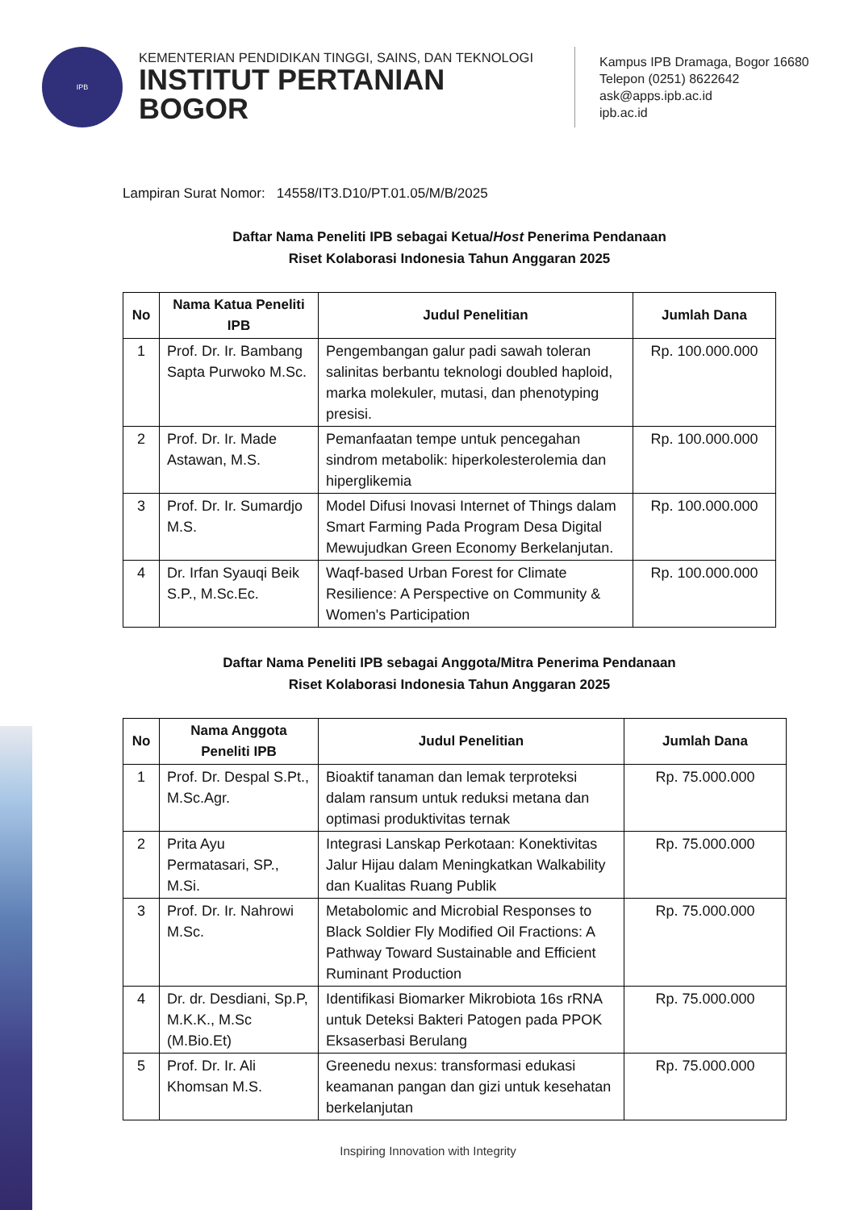IPB
KEMENTERIAN PENDIDIKAN TINGGI, SAINS, DAN TEKNOLOGI
INSTITUT PERTANIAN BOGOR
Kampus IPB Dramaga, Bogor 16680
Telepon (0251) 8622642
ask@apps.ipb.ac.id
ipb.ac.id
Lampiran Surat Nomor: 14558/IT3.D10/PT.01.05/M/B/2025
Daftar Nama Peneliti IPB sebagai Ketua/Host Penerima Pendanaan
Riset Kolaborasi Indonesia Tahun Anggaran 2025
| No | Nama Katua Peneliti IPB | Judul Penelitian | Jumlah Dana |
| --- | --- | --- | --- |
| 1 | Prof. Dr. Ir. Bambang Sapta Purwoko M.Sc. | Pengembangan galur padi sawah toleran salinitas berbantu teknologi doubled haploid, marka molekuler, mutasi, dan phenotyping presisi. | Rp. 100.000.000 |
| 2 | Prof. Dr. Ir. Made Astawan, M.S. | Pemanfaatan tempe untuk pencegahan sindrom metabolik: hiperkolesterolemia dan hiperglikemia | Rp. 100.000.000 |
| 3 | Prof. Dr. Ir. Sumardjo M.S. | Model Difusi Inovasi Internet of Things dalam Smart Farming Pada Program Desa Digital Mewujudkan Green Economy Berkelanjutan. | Rp. 100.000.000 |
| 4 | Dr. Irfan Syauqi Beik S.P., M.Sc.Ec. | Waqf-based Urban Forest for Climate Resilience: A Perspective on Community & Women's Participation | Rp. 100.000.000 |
Daftar Nama Peneliti IPB sebagai Anggota/Mitra Penerima Pendanaan
Riset Kolaborasi Indonesia Tahun Anggaran 2025
| No | Nama Anggota Peneliti IPB | Judul Penelitian | Jumlah Dana |
| --- | --- | --- | --- |
| 1 | Prof. Dr. Despal S.Pt., M.Sc.Agr. | Bioaktif tanaman dan lemak terproteksi dalam ransum untuk reduksi metana dan optimasi produktivitas ternak | Rp. 75.000.000 |
| 2 | Prita Ayu Permatasari, SP., M.Si. | Integrasi Lanskap Perkotaan: Konektivitas Jalur Hijau dalam Meningkatkan Walkability dan Kualitas Ruang Publik | Rp. 75.000.000 |
| 3 | Prof. Dr. Ir. Nahrowi M.Sc. | Metabolomic and Microbial Responses to Black Soldier Fly Modified Oil Fractions: A Pathway Toward Sustainable and Efficient Ruminant Production | Rp. 75.000.000 |
| 4 | Dr. dr. Desdiani, Sp.P, M.K.K., M.Sc (M.Bio.Et) | Identifikasi Biomarker Mikrobiota 16s rRNA untuk Deteksi Bakteri Patogen pada PPOK Eksaserbasi Berulang | Rp. 75.000.000 |
| 5 | Prof. Dr. Ir. Ali Khomsan M.S. | Greenedu nexus: transformasi edukasi keamanan pangan dan gizi untuk kesehatan berkelanjutan | Rp. 75.000.000 |
Inspiring Innovation with Integrity